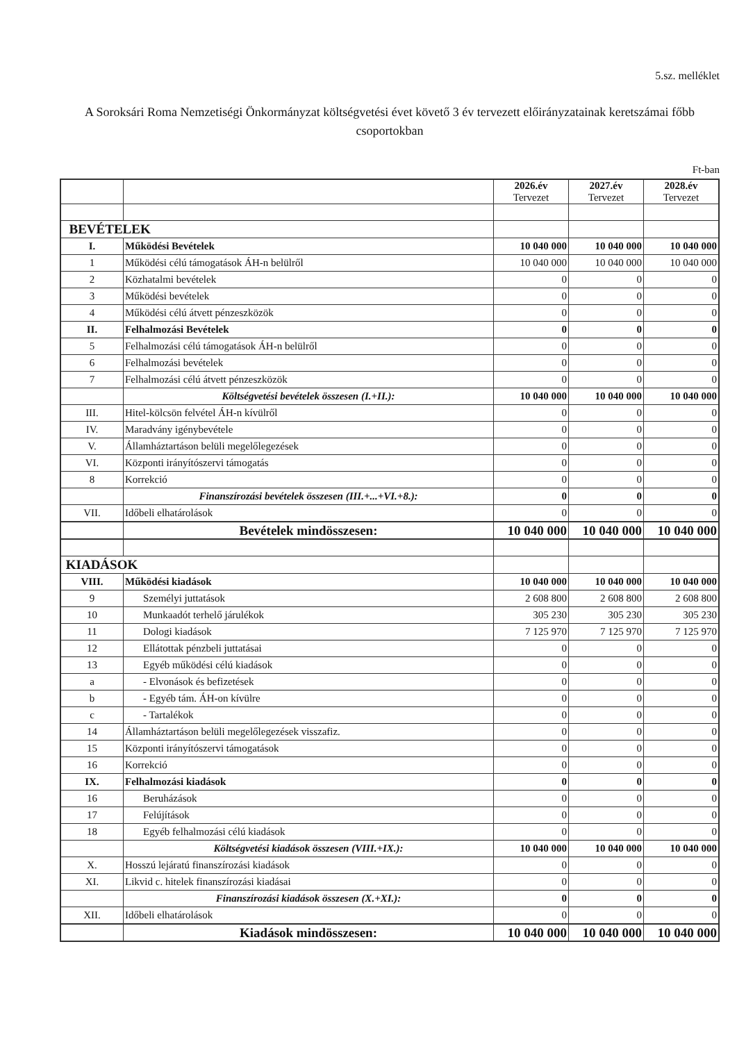5.sz. melléklet
A Soroksári Roma Nemzetiségi Önkormányzat költségvetési évet követő 3 év tervezett előirányzatainak keretszámai főbb csoportokban
Ft-ban
| | | 2026.év Tervezet | 2027.év Tervezet | 2028.év Tervezet |
| --- | --- | --- | --- | --- |
| BEVÉTELEK | | | | |
| I. | Működési Bevételek | 10 040 000 | 10 040 000 | 10 040 000 |
| 1 | Működési célú támogatások ÁH-n belülről | 10 040 000 | 10 040 000 | 10 040 000 |
| 2 | Közhatalmi bevételek | 0 | 0 | 0 |
| 3 | Működési bevételek | 0 | 0 | 0 |
| 4 | Működési célú átvett pénzeszközök | 0 | 0 | 0 |
| II. | Felhalmozási Bevételek | 0 | 0 | 0 |
| 5 | Felhalmozási célú támogatások ÁH-n belülről | 0 | 0 | 0 |
| 6 | Felhalmozási bevételek | 0 | 0 | 0 |
| 7 | Felhalmozási célú átvett pénzeszközök | 0 | 0 | 0 |
| | Költségvetési bevételek összesen (I.+II.): | 10 040 000 | 10 040 000 | 10 040 000 |
| III. | Hitel-kölcsön felvétel ÁH-n kívülről | 0 | 0 | 0 |
| IV. | Maradvány igénybevétele | 0 | 0 | 0 |
| V. | Államháztartáson belüli megelőlegezések | 0 | 0 | 0 |
| VI. | Központi irányítószervi támogatás | 0 | 0 | 0 |
| 8 | Korrekció | 0 | 0 | 0 |
| | Finanszírozási bevételek összesen (III.+...+VI.+8.): | 0 | 0 | 0 |
| VII. | Időbeli elhatárolások | 0 | 0 | 0 |
| | Bevételek mindösszesen: | 10 040 000 | 10 040 000 | 10 040 000 |
| KIADÁSOK | | | | |
| VIII. | Működési kiadások | 10 040 000 | 10 040 000 | 10 040 000 |
| 9 | Személyi juttatások | 2 608 800 | 2 608 800 | 2 608 800 |
| 10 | Munkaadót terhelő járulékok | 305 230 | 305 230 | 305 230 |
| 11 | Dologi kiadások | 7 125 970 | 7 125 970 | 7 125 970 |
| 12 | Ellátottak pénzbeli juttatásai | 0 | 0 | 0 |
| 13 | Egyéb működési célú kiadások | 0 | 0 | 0 |
| a | - Elvonások és befizetések | 0 | 0 | 0 |
| b | - Egyéb tám. ÁH-on kívülre | 0 | 0 | 0 |
| c | - Tartalékok | 0 | 0 | 0 |
| 14 | Államháztartáson belüli megelőlegezések visszafiz. | 0 | 0 | 0 |
| 15 | Központi irányítószervi támogatások | 0 | 0 | 0 |
| 16 | Korrekció | 0 | 0 | 0 |
| IX. | Felhalmozási kiadások | 0 | 0 | 0 |
| 16 | Beruházások | 0 | 0 | 0 |
| 17 | Felújítások | 0 | 0 | 0 |
| 18 | Egyéb felhalmozási célú kiadások | 0 | 0 | 0 |
| | Költségvetési kiadások összesen (VIII.+IX.): | 10 040 000 | 10 040 000 | 10 040 000 |
| X. | Hosszú lejáratú finanszírozási kiadások | 0 | 0 | 0 |
| XI. | Likvid c. hitelek finanszírozási kiadásai | 0 | 0 | 0 |
| | Finanszírozási kiadások összesen (X.+XI.): | 0 | 0 | 0 |
| XII. | Időbeli elhatárolások | 0 | 0 | 0 |
| | Kiadások mindösszesen: | 10 040 000 | 10 040 000 | 10 040 000 |